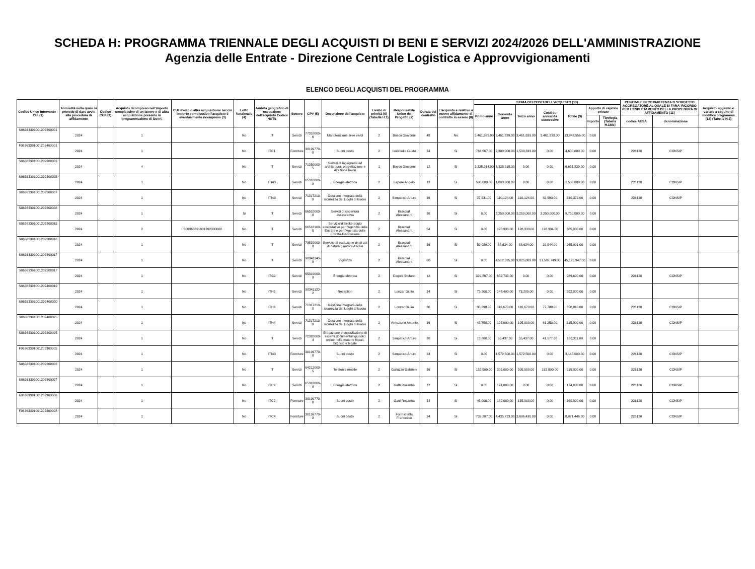SCHEDA H: PROGRAMMA TRIENNALE DEGLI ACQUISTI DI BENI E SERVIZI 2024/2026 DELL'AMMINISTRAZIONE
Agenzia delle Entrate - Direzione Centrale Logistica e Approvvigionamenti
ELENCO DEGLI ACQUISTI DEL PROGRAMMA
| Codice Unico Intervento - CUI (1) | Annualità nella quale si prevede di dare avvio alla procedura di affidamento | Codice CUP (2) | Acquisto ricompreso nell'importo complessivo di un lavoro o di altra acquisizione presente in programmazione di lavori, | CUI lavoro o altra acquisizione nel cui importo complessivo l'acquisto è eventualmente ricompreso (3) | Lotto funzionale (4) | Ambito geografico di esecuzione dell'acquisto Codice NUTS | Settore | CPV (5) | Descrizione dell'acquisto | Livello di priorità (6) (Tabella H.1) | Responsabile Unico del Progetto (7) | Durata del contratto | L'acquisto è relativo a nuovo affidamento di contratto in essere (8) | STIMA DEI COSTI DELL'ACQUISTO (13) | | | | | | | CENTRALE DI COMMITTENZA O SOGGETTO AGGREGATORE AL QUALE SI FARA' RICORSO PER L'ESPLETAMENTO DELLA PROCEDURA DI AFFIDAMENTO (11) | | Acquisto aggiunto o variato a seguito di modifica programma (12) (Tabella H.2) |
| --- | --- | --- | --- | --- | --- | --- | --- | --- | --- | --- | --- | --- | --- | --- | --- | --- | --- | --- | --- | --- | --- | --- | --- |
| | | | | | | | | | | | | | | Primo anno | Secondo anno | Terzo anno | Costi su annualità successive | Totale (9) | Apporto di capitale privato | | | | |
| | | | | | | | | | | | | | | | | | | | Importo | Tipologia (Tabella H.1bis) | codice AUSA | denominazione | |
| S06363391001202300001 | 2024 | | 1 | | No | IT | Servizi | 77310000-6 | Manutenzione aree verdi | 2 | Bosco Giovanni | 48 | No | 3,461,639.00 | 3,461,639.00 | 3,461,639.00 | 3,461,639.00 | 13,846,556.00 | 0.00 | | | | |
| F06363391001202400001 | 2024 | | 1 | | No | ITC1 | Forniture | 30199770-8 | Buoni pasto | 2 | Isolabella Guido | 24 | Si | 766,667.00 | 2,300,000.00 | 1,533,333.00 | 0.00 | 4,600,000.00 | 0.00 | | 226120 | CONSIP | |
| S06363391001202300003 | 2024 | | 4 | | No | IT | Servizi | 71250000-5 | Servizi di ingegneria ed architettura, progettazione e direzione lavori | 1 | Bosco Giovanni | 12 | Si | 3,325,914.00 | 3,325,915.00 | 0.00 | 0.00 | 6,651,829.00 | 0.00 | | | | |
| S06363391001202300005 | 2024 | | 1 | | No | ITI43 | Servizi | 65310000-9 | Energia elettrica | 2 | Lepore Angelo | 12 | Si | 500,000.00 | 1,000,000.00 | 0.00 | 0.00 | 1,500,000.00 | 0.00 | | 226120 | CONSIP | |
| S06363391001202300007 | 2024 | | 1 | | No | ITI43 | Servizi | 71317210-8 | Gestione integrata della sicurezza dei luoghi di lavoro | 2 | Simpatico Arturo | 36 | Si | 27,531.00 | 110,124.00 | 110,124.00 | 82,593.00 | 330,372.00 | 0.00 | | 226120 | CONSIP | |
| S06363391001202300008 | 2024 | | 1 | | Si | IT | Servizi | 66510000-8 | Servizi di copertura assicurativa | 2 | Bracciali Alessandro | 36 | Si | 0.00 | 3,250,000.00 | 3,250,000.00 | 3,250,000.00 | 9,750,000.00 | 0.00 | | | | |
| S06363391001202300015 | 2024 | | 2 | S06363391001202300008 | No | IT | Servizi | 66518100-5 | Servizio di brokeraggio assicurativo per l'Agenzia delle Entrate e per l'Agenzia delle Entrate-Riscossione | 2 | Bracciali Alessandro | 54 | Si | 0.00 | 128,333.00 | 128,333.00 | 128,334.00 | 385,000.00 | 0.00 | | | | |
| S06363391001202300016 | 2024 | | 1 | | No | IT | Servizi | 79530000-8 | Servizio di traduzione degli atti di natura giuridico-fiscale | 2 | Bracciali Alessandro | 36 | Si | 59,089.00 | 88,634.00 | 88,634.00 | 29,544.00 | 265,901.00 | 0.00 | | | | |
| S06363391001202300017 | 2024 | | 1 | | No | IT | Servizi | 98341140-8 | Vigilanza | 2 | Bracciali Alessandro | 60 | Si | 0.00 | 4,512,535.00 | 9,025,069.00 | 31,587,743.00 | 45,125,347.00 | 0.00 | | | | |
| S06363391001202200017 | 2024 | | 1 | | No | ITG2 | Servizi | 65310000-9 | Energia elettrica | 2 | Cogoni Stefano | 12 | Si | 329,867.00 | 659,733.00 | 0.00 | 0.00 | 989,600.00 | 0.00 | | 226120 | CONSIP | |
| S06363391001202400019 | 2024 | | 1 | | No | ITH3 | Servizi | 98341120-2 | Reception | 2 | Lonzar Giulio | 24 | Si | 73,200.00 | 146,400.00 | 73,200.00 | 0.00 | 292,800.00 | 0.00 | | | | |
| S06363391001202400020 | 2024 | | 1 | | No | ITH3 | Servizi | 71317210-8 | Gestione integrata della sicurezza dei luoghi di lavoro | 2 | Lonzar Giulio | 36 | Si | 38,890.00 | 116,670.00 | 116,670.00 | 77,780.00 | 350,010.00 | 0.00 | | 226120 | CONSIP | |
| S06363391001202400025 | 2024 | | 1 | | No | ITH4 | Servizi | 71317210-8 | Gestione integrata della sicurezza dei luoghi di lavoro | 2 | Veneziano Antonio | 36 | Si | 43,750.00 | 105,000.00 | 105,000.00 | 61,250.00 | 315,000.00 | 0.00 | | 226120 | CONSIP | |
| S06363391001202300025 | 2024 | | 1 | | No | IT | Servizi | 72320000-4 | Erogazione e consultazione di sistemi documentali giuridici online nelle materie fiscali, bilancio e legale | 2 | Simpatico Arturo | 36 | Si | 13,860.00 | 55,437.00 | 55,437.00 | 41,577.00 | 166,311.00 | 0.00 | | | | |
| F06363391001202300005 | 2024 | | 1 | | No | ITI43 | Forniture | 30199770-8 | Buoni pasto | 2 | Simpatico Arturo | 24 | Si | 0.00 | 1,572,500.00 | 1,572,500.00 | 0.00 | 3,145,000.00 | 0.00 | | 226120 | CONSIP | |
| S06363391001202300002 | 2024 | | 1 | | No | IT | Servizi | 64212000-5 | Telefonia mobile | 2 | Galluzzo Gabriele | 36 | Si | 152,500.00 | 305,000.00 | 305,000.00 | 152,500.00 | 915,000.00 | 0.00 | | 226120 | CONSIP | |
| S06363391001202300027 | 2024 | | 1 | | No | ITC2 | Servizi | 65310000-9 | Energia elettrica | 2 | Gatti Rosanna | 12 | Si | 0.00 | 174,000.00 | 0.00 | 0.00 | 174,000.00 | 0.00 | | 226120 | CONSIP | |
| F06363391001202300006 | 2024 | | 1 | | No | ITC2 | Forniture | 30199770-8 | Buoni pasto | 2 | Gatti Rosanna | 24 | Si | 45,000.00 | 180,000.00 | 135,000.00 | 0.00 | 360,000.00 | 0.00 | | 226120 | CONSIP | |
| F06363391001202300008 | 2024 | | 1 | | No | ITC4 | Forniture | 30199770-8 | Buoni pasto | 2 | Formichella Francesco | 24 | Si | 739,287.00 | 4,435,723.00 | 3,696,436.00 | 0.00 | 8,871,446.00 | 0.00 | | 226120 | CONSIP | |